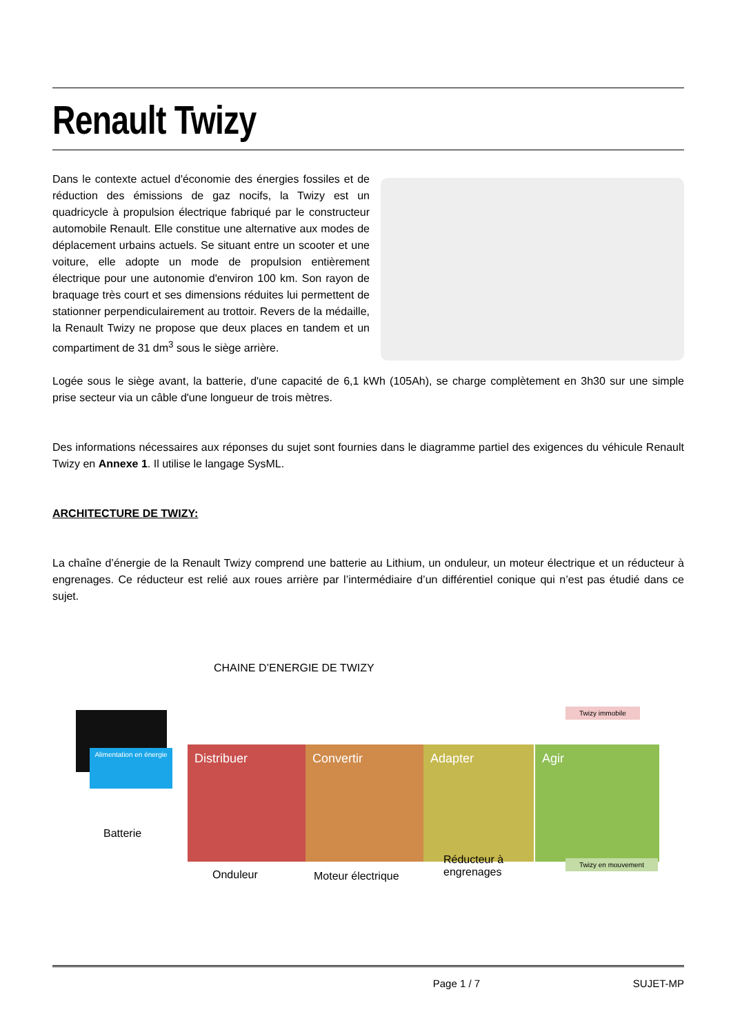Renault Twizy
Dans le contexte actuel d'économie des énergies fossiles et de réduction des émissions de gaz nocifs, la Twizy est un quadricycle à propulsion électrique fabriqué par le constructeur automobile Renault. Elle constitue une alternative aux modes de déplacement urbains actuels. Se situant entre un scooter et une voiture, elle adopte un mode de propulsion entièrement électrique pour une autonomie d'environ 100 km. Son rayon de braquage très court et ses dimensions réduites lui permettent de stationner perpendiculairement au trottoir. Revers de la médaille, la Renault Twizy ne propose que deux places en tandem et un compartiment de 31 dm<sup>3</sup> sous le siège arrière.
Logée sous le siège avant, la batterie, d'une capacité de 6,1 kWh (105Ah), se charge complètement en 3h30 sur une simple prise secteur via un câble d'une longueur de trois mètres.
Des informations nécessaires aux réponses du sujet sont fournies dans le diagramme partiel des exigences du véhicule Renault Twizy en Annexe 1. Il utilise le langage SysML.
ARCHITECTURE DE TWIZY:
La chaîne d’énergie de la Renault Twizy comprend une batterie au Lithium, un onduleur, un moteur électrique et un réducteur à engrenages. Ce réducteur est relié aux roues arrière par l’intermédiaire d’un différentiel conique qui n’est pas étudié dans ce sujet.
CHAINE D’ENERGIE DE TWIZY
Alimentation en énergie
Distribuer Convertir Adapter Agir
Twizy immobile
Twizy en mouvement
Batterie
Onduleur Moteur électrique
Réducteur à
engrenages
Page 1 / 7 SUJET-MP